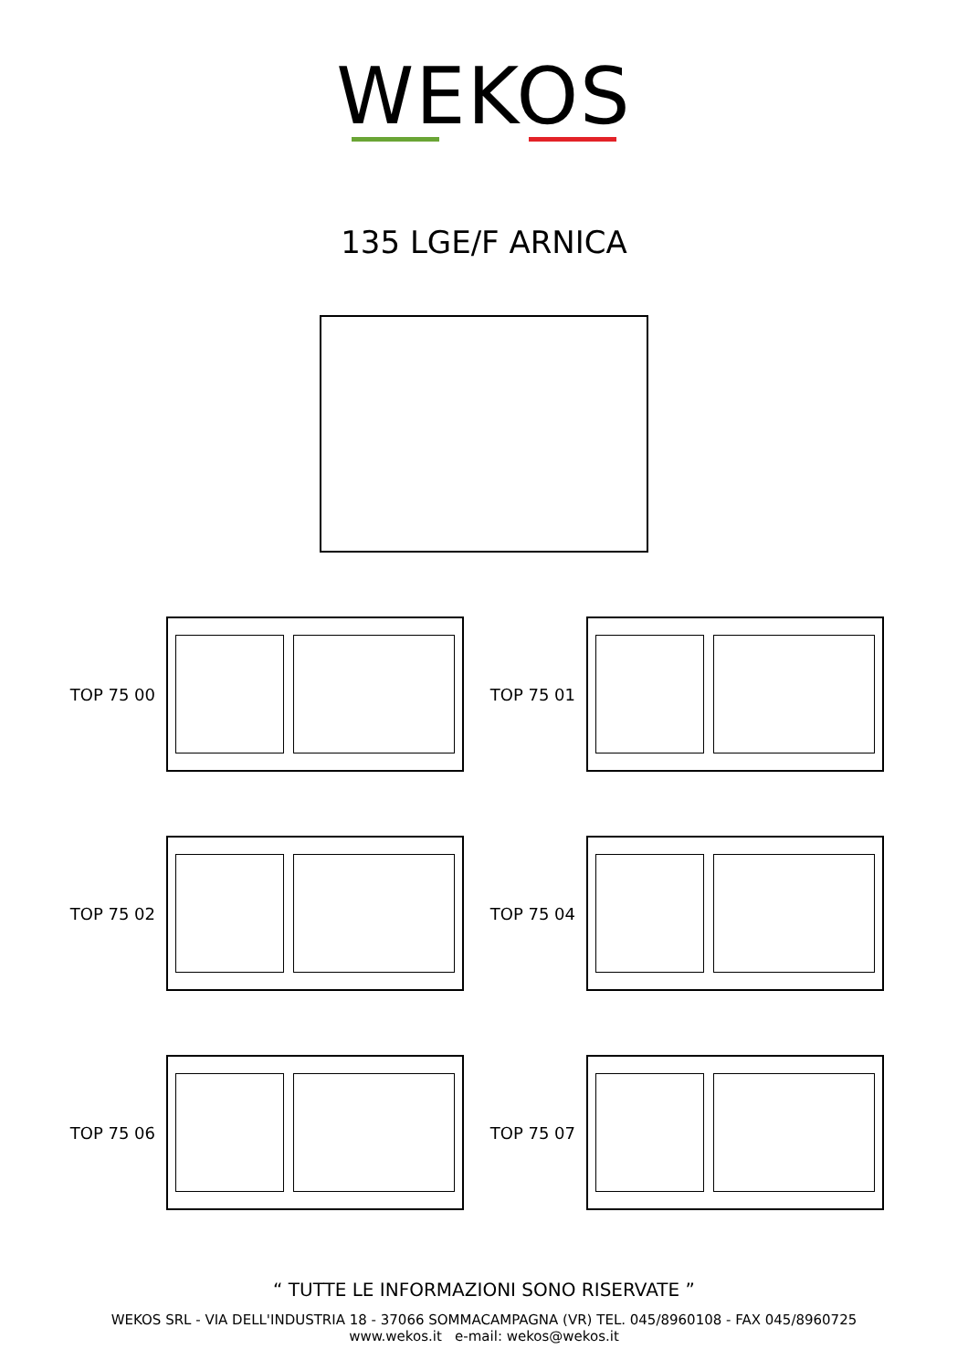WEKOS
135 LGE/F ARNICA
TOP 75 00
TOP 75 01
TOP 75 02
TOP 75 04
TOP 75 06
TOP 75 07
“ TUTTE LE INFORMAZIONI SONO RISERVATE ”
WEKOS SRL - VIA DELL'INDUSTRIA 18 - 37066 SOMMACAMPAGNA (VR) TEL. 045/8960108 - FAX 045/8960725
www.wekos.it e-mail: wekos@wekos.it